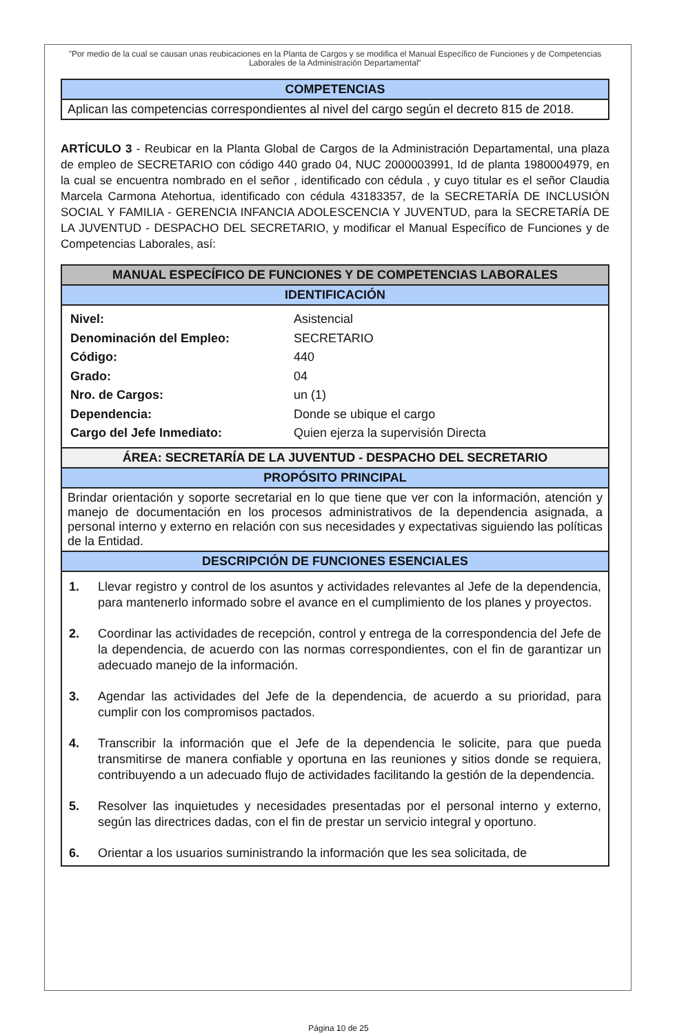"Por medio de la cual se causan unas reubicaciones en la Planta de Cargos y se modifica el Manual Específico de Funciones y de Competencias Laborales de la Administración Departamental"
| COMPETENCIAS |
| --- |
| Aplican las competencias correspondientes al nivel del cargo según el decreto 815 de 2018. |
ARTÍCULO 3 - Reubicar en la Planta Global de Cargos de la Administración Departamental, una plaza de empleo de SECRETARIO con código 440 grado 04, NUC 2000003991, Id de planta 1980004979, en la cual se encuentra nombrado en el señor , identificado con cédula , y cuyo titular es el señor Claudia Marcela Carmona Atehortua, identificado con cédula 43183357, de la SECRETARÍA DE INCLUSIÓN SOCIAL Y FAMILIA - GERENCIA INFANCIA ADOLESCENCIA Y JUVENTUD, para la SECRETARÍA DE LA JUVENTUD - DESPACHO DEL SECRETARIO, y modificar el Manual Específico de Funciones y de Competencias Laborales, así:
| MANUAL ESPECÍFICO DE FUNCIONES Y DE COMPETENCIAS LABORALES |
| --- |
| IDENTIFICACIÓN |
| / Nivel: / Asistencial / / Denominación del Empleo: / SECRETARIO / / Código: / 440 / / Grado: / 04 / / Nro. de Cargos: / un (1) / / Dependencia: / Donde se ubique el cargo / / Cargo del Jefe Inmediato: / Quien ejerza la supervisión Directa / |
| ÁREA: SECRETARÍA DE LA JUVENTUD - DESPACHO DEL SECRETARIO |
| PROPÓSITO PRINCIPAL |
| Brindar orientación y soporte secretarial en lo que tiene que ver con la información, atención y manejo de documentación en los procesos administrativos de la dependencia asignada, a personal interno y externo en relación con sus necesidades y expectativas siguiendo las políticas de la Entidad. |
| DESCRIPCIÓN DE FUNCIONES ESENCIALES |
| 1. Llevar registro y control de los asuntos y actividades relevantes al Jefe de la dependencia, para mantenerlo informado sobre el avance en el cumplimiento de los planes y proyectos. 2. Coordinar las actividades de recepción, control y entrega de la correspondencia del Jefe de la dependencia, de acuerdo con las normas correspondientes, con el fin de garantizar un adecuado manejo de la información. 3. Agendar las actividades del Jefe de la dependencia, de acuerdo a su prioridad, para cumplir con los compromisos pactados. 4. Transcribir la información que el Jefe de la dependencia le solicite, para que pueda transmitirse de manera confiable y oportuna en las reuniones y sitios donde se requiera, contribuyendo a un adecuado flujo de actividades facilitando la gestión de la dependencia. 5. Resolver las inquietudes y necesidades presentadas por el personal interno y externo, según las directrices dadas, con el fin de prestar un servicio integral y oportuno. 6. Orientar a los usuarios suministrando la información que les sea solicitada, de |
Página 10 de 25